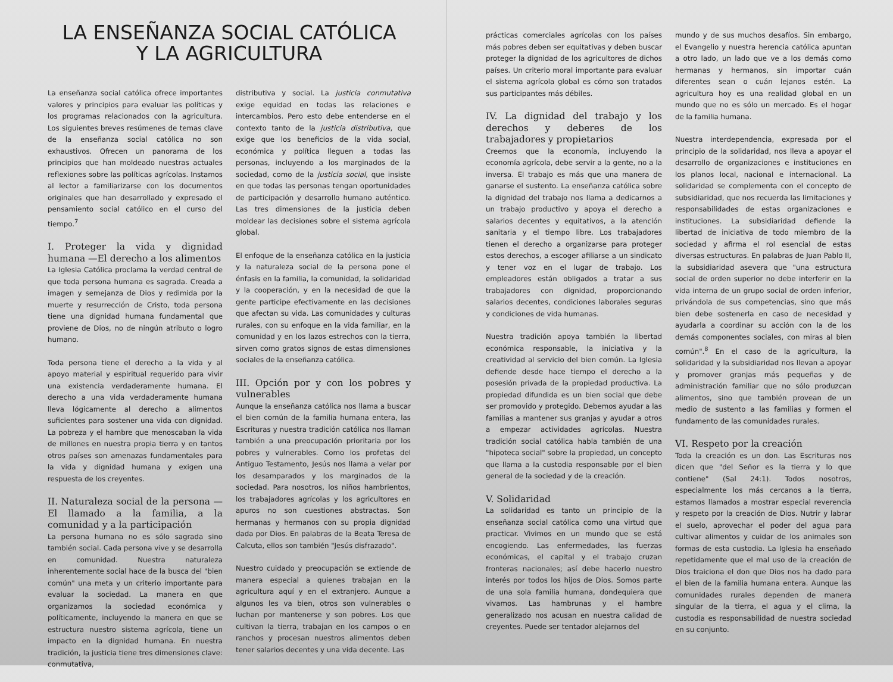LA ENSEÑANZA SOCIAL CATÓLICA
Y LA AGRICULTURA
La enseñanza social católica ofrece importantes valores y principios para evaluar las políticas y los programas relacionados con la agricultura. Los siguientes breves resúmenes de temas clave de la enseñanza social católica no son exhaustivos. Ofrecen un panorama de los principios que han moldeado nuestras actuales reflexiones sobre las políticas agrícolas. Instamos al lector a familiarizarse con los documentos originales que han desarrollado y expresado el pensamiento social católico en el curso del tiempo.<sup>7</sup>
I. Proteger la vida y dignidad humana —El derecho a los alimentos
La Iglesia Católica proclama la verdad central de que toda persona humana es sagrada. Creada a imagen y semejanza de Dios y redimida por la muerte y resurrección de Cristo, toda persona tiene una dignidad humana fundamental que proviene de Dios, no de ningún atributo o logro humano.
Toda persona tiene el derecho a la vida y al apoyo material y espiritual requerido para vivir una existencia verdaderamente humana. El derecho a una vida verdaderamente humana lleva lógicamente al derecho a alimentos suficientes para sostener una vida con dignidad. La pobreza y el hambre que menoscaban la vida de millones en nuestra propia tierra y en tantos otros países son amenazas fundamentales para la vida y dignidad humana y exigen una respuesta de los creyentes.
II. Naturaleza social de la persona —El llamado a la familia, a la comunidad y a la participación
La persona humana no es sólo sagrada sino también social. Cada persona vive y se desarrolla en comunidad. Nuestra naturaleza inherentemente social hace de la busca del "bien común" una meta y un criterio importante para evaluar la sociedad. La manera en que organizamos la sociedad económica y políticamente, incluyendo la manera en que se estructura nuestro sistema agrícola, tiene un impacto en la dignidad humana. En nuestra tradición, la justicia tiene tres dimensiones clave: conmutativa,
distributiva y social. La justicia conmutativa exige equidad en todas las relaciones e intercambios. Pero esto debe entenderse en el contexto tanto de la justicia distributiva, que exige que los beneficios de la vida social, económica y política lleguen a todas las personas, incluyendo a los marginados de la sociedad, como de la justicia social, que insiste en que todas las personas tengan oportunidades de participación y desarrollo humano auténtico. Las tres dimensiones de la justicia deben moldear las decisiones sobre el sistema agrícola global.
El enfoque de la enseñanza católica en la justicia y la naturaleza social de la persona pone el énfasis en la familia, la comunidad, la solidaridad y la cooperación, y en la necesidad de que la gente participe efectivamente en las decisiones que afectan su vida. Las comunidades y culturas rurales, con su enfoque en la vida familiar, en la comunidad y en los lazos estrechos con la tierra, sirven como gratos signos de estas dimensiones sociales de la enseñanza católica.
III. Opción por y con los pobres y vulnerables
Aunque la enseñanza católica nos llama a buscar el bien común de la familia humana entera, las Escrituras y nuestra tradición católica nos llaman también a una preocupación prioritaria por los pobres y vulnerables. Como los profetas del Antiguo Testamento, Jesús nos llama a velar por los desamparados y los marginados de la sociedad. Para nosotros, los niños hambrientos, los trabajadores agrícolas y los agricultores en apuros no son cuestiones abstractas. Son hermanas y hermanos con su propia dignidad dada por Dios. En palabras de la Beata Teresa de Calcuta, ellos son también "Jesús disfrazado".
Nuestro cuidado y preocupación se extiende de manera especial a quienes trabajan en la agricultura aquí y en el extranjero. Aunque a algunos les va bien, otros son vulnerables o luchan por mantenerse y son pobres. Los que cultivan la tierra, trabajan en los campos o en ranchos y procesan nuestros alimentos deben tener salarios decentes y una vida decente. Las
prácticas comerciales agrícolas con los países más pobres deben ser equitativas y deben buscar proteger la dignidad de los agricultores de dichos países. Un criterio moral importante para evaluar el sistema agrícola global es cómo son tratados sus participantes más débiles.
IV. La dignidad del trabajo y los derechos y deberes de los trabajadores y propietarios
Creemos que la economía, incluyendo la economía agrícola, debe servir a la gente, no a la inversa. El trabajo es más que una manera de ganarse el sustento. La enseñanza católica sobre la dignidad del trabajo nos llama a dedicarnos a un trabajo productivo y apoya el derecho a salarios decentes y equitativos, a la atención sanitaria y el tiempo libre. Los trabajadores tienen el derecho a organizarse para proteger estos derechos, a escoger afiliarse a un sindicato y tener voz en el lugar de trabajo. Los empleadores están obligados a tratar a sus trabajadores con dignidad, proporcionando salarios decentes, condiciones laborales seguras y condiciones de vida humanas.
Nuestra tradición apoya también la libertad económica responsable, la iniciativa y la creatividad al servicio del bien común. La Iglesia defiende desde hace tiempo el derecho a la posesión privada de la propiedad productiva. La propiedad difundida es un bien social que debe ser promovido y protegido. Debemos ayudar a las familias a mantener sus granjas y ayudar a otros a empezar actividades agrícolas. Nuestra tradición social católica habla también de una "hipoteca social" sobre la propiedad, un concepto que llama a la custodia responsable por el bien general de la sociedad y de la creación.
V. Solidaridad
La solidaridad es tanto un principio de la enseñanza social católica como una virtud que practicar. Vivimos en un mundo que se está encogiendo. Las enfermedades, las fuerzas económicas, el capital y el trabajo cruzan fronteras nacionales; así debe hacerlo nuestro interés por todos los hijos de Dios. Somos parte de una sola familia humana, dondequiera que vivamos. Las hambrunas y el hambre generalizado nos acusan en nuestra calidad de creyentes. Puede ser tentador alejarnos del
mundo y de sus muchos desafíos. Sin embargo, el Evangelio y nuestra herencia católica apuntan a otro lado, un lado que ve a los demás como hermanas y hermanos, sin importar cuán diferentes sean o cuán lejanos estén. La agricultura hoy es una realidad global en un mundo que no es sólo un mercado. Es el hogar de la familia humana.
Nuestra interdependencia, expresada por el principio de la solidaridad, nos lleva a apoyar el desarrollo de organizaciones e instituciones en los planos local, nacional e internacional. La solidaridad se complementa con el concepto de subsidiaridad, que nos recuerda las limitaciones y responsabilidades de estas organizaciones e instituciones. La subsidiaridad defiende la libertad de iniciativa de todo miembro de la sociedad y afirma el rol esencial de estas diversas estructuras. En palabras de Juan Pablo II, la subsidiaridad asevera que "una estructura social de orden superior no debe interferir en la vida interna de un grupo social de orden inferior, privándola de sus competencias, sino que más bien debe sostenerla en caso de necesidad y ayudarla a coordinar su acción con la de los demás componentes sociales, con miras al bien común".<sup>8</sup> En el caso de la agricultura, la solidaridad y la subsidiaridad nos llevan a apoyar y promover granjas más pequeñas y de administración familiar que no sólo produzcan alimentos, sino que también provean de un medio de sustento a las familias y formen el fundamento de las comunidades rurales.
VI. Respeto por la creación
Toda la creación es un don. Las Escrituras nos dicen que "del Señor es la tierra y lo que contiene" (Sal 24:1). Todos nosotros, especialmente los más cercanos a la tierra, estamos llamados a mostrar especial reverencia y respeto por la creación de Dios. Nutrir y labrar el suelo, aprovechar el poder del agua para cultivar alimentos y cuidar de los animales son formas de esta custodia. La Iglesia ha enseñado repetidamente que el mal uso de la creación de Dios traiciona el don que Dios nos ha dado para el bien de la familia humana entera. Aunque las comunidades rurales dependen de manera singular de la tierra, el agua y el clima, la custodia es responsabilidad de nuestra sociedad en su conjunto.